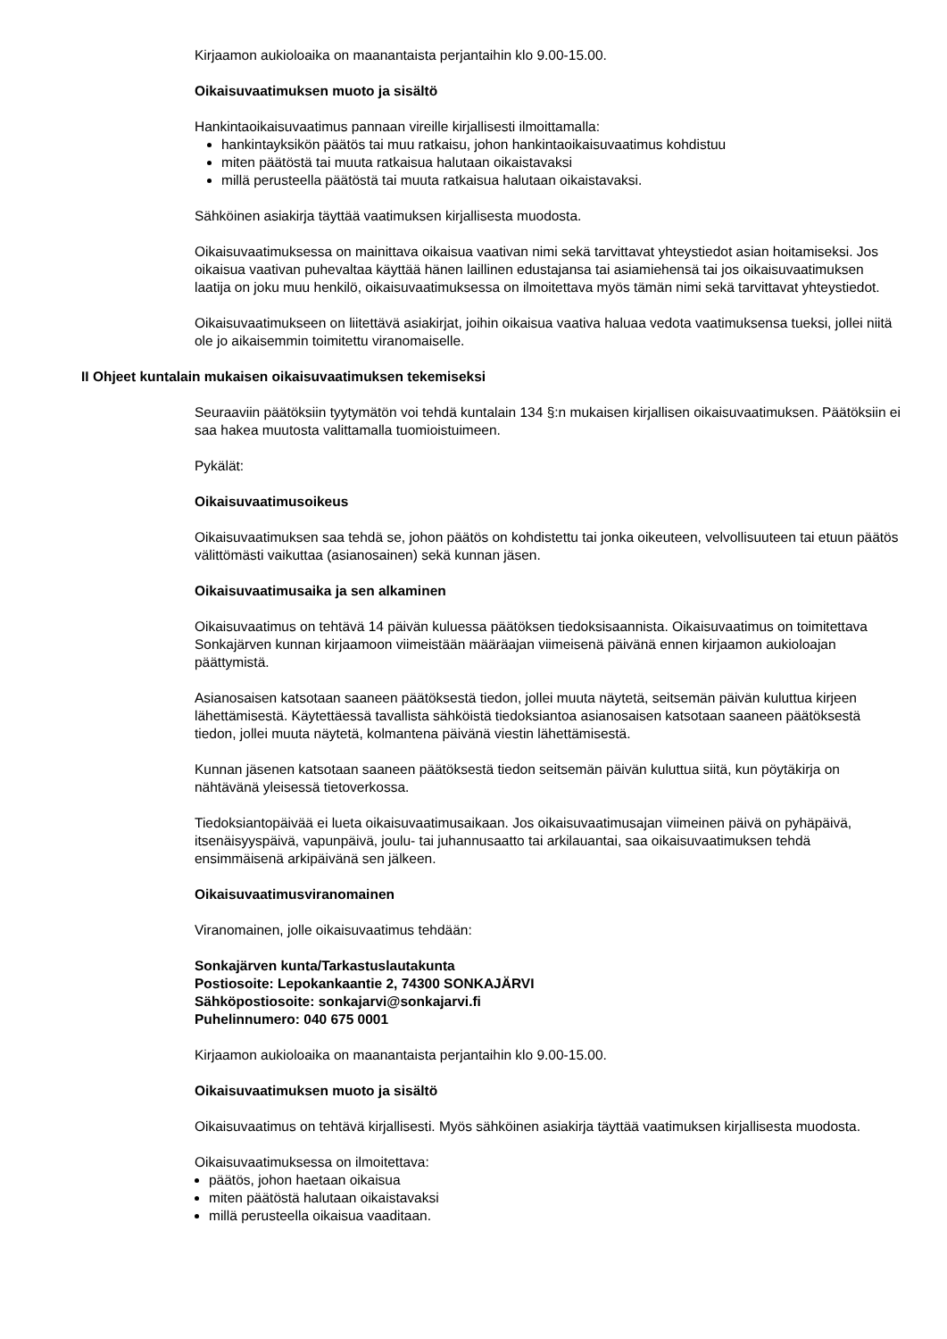Kirjaamon aukioloaika on maanantaista perjantaihin klo 9.00-15.00.
Oikaisuvaatimuksen muoto ja sisältö
Hankintaoikaisuvaatimus pannaan vireille kirjallisesti ilmoittamalla:
hankintayksikön päätös tai muu ratkaisu, johon hankintaoikaisuvaatimus kohdistuu
miten päätöstä tai muuta ratkaisua halutaan oikaistavaksi
millä perusteella päätöstä tai muuta ratkaisua halutaan oikaistavaksi.
Sähköinen asiakirja täyttää vaatimuksen kirjallisesta muodosta.
Oikaisuvaatimuksessa on mainittava oikaisua vaativan nimi sekä tarvittavat yhteystiedot asian hoitamiseksi. Jos oikaisua vaativan puhevaltaa käyttää hänen laillinen edustajansa tai asiamiehensä tai jos oikaisuvaatimuksen laatija on joku muu henkilö, oikaisuvaatimuksessa on ilmoitettava myös tämän nimi sekä tarvittavat yhteystiedot.
Oikaisuvaatimukseen on liitettävä asiakirjat, joihin oikaisua vaativa haluaa vedota vaatimuksensa tueksi, jollei niitä ole jo aikaisemmin toimitettu viranomaiselle.
II Ohjeet kuntalain mukaisen oikaisuvaatimuksen tekemiseksi
Seuraaviin päätöksiin tyytymätön voi tehdä kuntalain 134 §:n mukaisen kirjallisen oikaisuvaatimuksen. Päätöksiin ei saa hakea muutosta valittamalla tuomioistuimeen.
Pykälät:
Oikaisuvaatimusoikeus
Oikaisuvaatimuksen saa tehdä se, johon päätös on kohdistettu tai jonka oikeuteen, velvollisuuteen tai etuun päätös välittömästi vaikuttaa (asianosainen) sekä kunnan jäsen.
Oikaisuvaatimusaika ja sen alkaminen
Oikaisuvaatimus on tehtävä 14 päivän kuluessa päätöksen tiedoksisaannista. Oikaisuvaatimus on toimitettava Sonkajärven kunnan kirjaamoon viimeistään määräajan viimeisenä päivänä ennen kirjaamon aukioloajan päättymistä.
Asianosaisen katsotaan saaneen päätöksestä tiedon, jollei muuta näytetä, seitsemän päivän kuluttua kirjeen lähettämisestä. Käytettäessä tavallista sähköistä tiedoksiantoa asianosaisen katsotaan saaneen päätöksestä tiedon, jollei muuta näytetä, kolmantena päivänä viestin lähettämisestä.
Kunnan jäsenen katsotaan saaneen päätöksestä tiedon seitsemän päivän kuluttua siitä, kun pöytäkirja on nähtävänä yleisessä tietoverkossa.
Tiedoksiantopäivää ei lueta oikaisuvaatimusaikaan. Jos oikaisuvaatimusajan viimeinen päivä on pyhäpäivä, itsenäisyyspäivä, vapunpäivä, joulu- tai juhannusaatto tai arkilauantai, saa oikaisuvaatimuksen tehdä ensimmäisenä arkipäivänä sen jälkeen.
Oikaisuvaatimusviranomainen
Viranomainen, jolle oikaisuvaatimus tehdään:
Sonkajärven kunta/Tarkastuslautakunta
Postiosoite: Lepokankaantie 2, 74300 SONKAJÄRVI
Sähköpostiosoite: sonkajarvi@sonkajarvi.fi
Puhelinnumero: 040 675 0001
Kirjaamon aukioloaika on maanantaista perjantaihin klo 9.00-15.00.
Oikaisuvaatimuksen muoto ja sisältö
Oikaisuvaatimus on tehtävä kirjallisesti. Myös sähköinen asiakirja täyttää vaatimuksen kirjallisesta muodosta.
Oikaisuvaatimuksessa on ilmoitettava:
päätös, johon haetaan oikaisua
miten päätöstä halutaan oikaistavaksi
millä perusteella oikaisua vaaditaan.